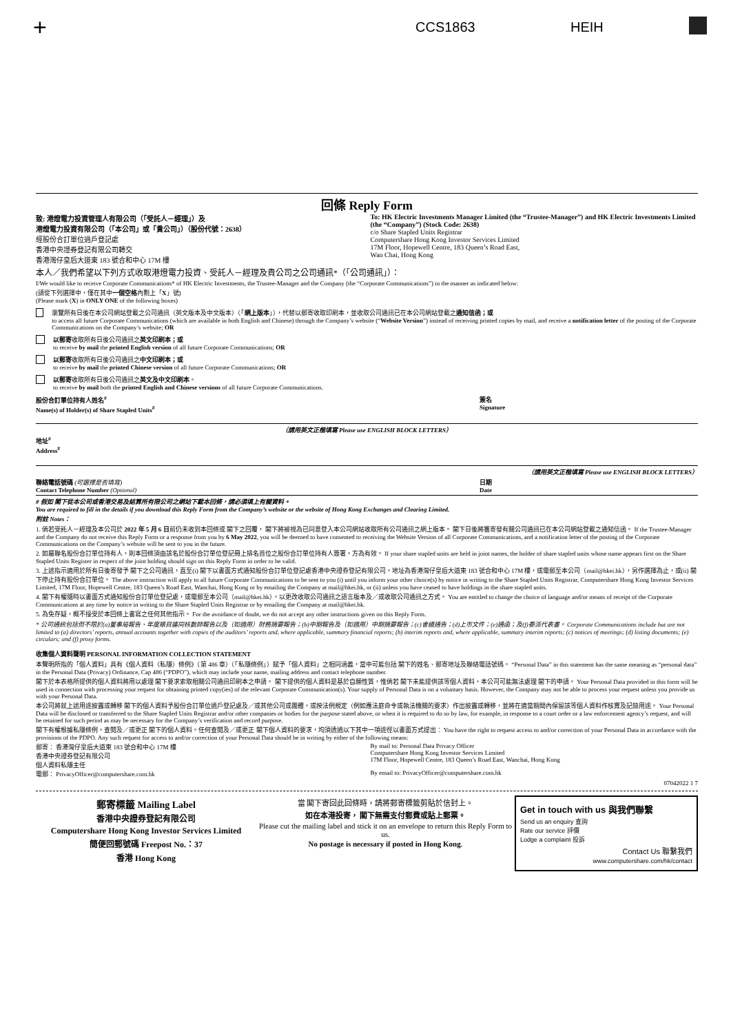+ CCS1863 HEIH
回條 Reply Form
致: 港燈電力投資管理人有限公司（「受託人－經理」）及
港燈電力投資有限公司（「本公司」或「貴公司」）（股份代號：2638）
經股份合訂單位過戶登記處
香港中央證券登記有限公司轉交
香港灣仔皇后大道東 183 號合和中心 17M 樓
To: HK Electric Investments Manager Limited (the “Trustee-Manager”) and HK Electric Investments Limited (the “Company”) (Stock Code: 2638)
c/o Share Stapled Units Registrar
Computershare Hong Kong Investor Services Limited
17M Floor, Hopewell Centre, 183 Queen’s Road East,
Wan Chai, Hong Kong
本人／我們希望以下列方式收取港燈電力投資、受託人－經理及貴公司之公司通訊*（「公司通訊」）：
I/We would like to receive Corporate Communications* of HK Electric Investments, the Trustee-Manager and the Company (the “Corporate Communications”) in the manner as indicated below:
(請從下列選擇中，僅在其中一個空格內劃上「X」號)
(Please mark (X) in ONLY ONE of the following boxes)
瀏覽所有日後在本公司網站登載之公司通訊（英文版本及中文版本）（「網上版本」），代替以郵寄收取印刷本，並收取公司通訊已在本公司網站登載之通知信函；或
to access all future Corporate Communications (which are available in both English and Chinese) through the Company’s website (“Website Version”) instead of receiving printed copies by mail, and receive a notification letter of the posting of the Corporate Communications on the Company’s website; OR
以郵寄收取所有日後公司通訊之英文印刷本；或
to receive by mail the printed English version of all future Corporate Communications; OR
以郵寄收取所有日後公司通訊之中文印刷本；或
to receive by mail the printed Chinese version of all future Corporate Communications; OR
以郵寄收取所有日後公司通訊之英文及中文印刷本。
to receive by mail both the printed English and Chinese versions of all future Corporate Communications.
股份合訂單位持有人姓名<sup>#</sup>
Name(s) of Holder(s) of Share Stapled Units<sup>#</sup>
簽名
Signature
（請用英文正楷填寫 Please use ENGLISH BLOCK LETTERS）
地址<sup>#</sup>
Address<sup>#</sup>
（請用英文正楷填寫 Please use ENGLISH BLOCK LETTERS）
聯絡電話號碼 (可選擇是否填寫)
Contact Telephone Number (Optional)
日期
Date
# 假如 閣下從本公司或香港交易及結算所有限公司之網站下載本回條，請必須填上有關資料。
You are required to fill in the details if you download this Reply Form from the Company’s website or the website of Hong Kong Exchanges and Clearing Limited.
附註 Notes：
1. 倘若受託人－經理及本公司於 2022 年 5 月 6 日前仍未收到本回條或 閣下之回覆， 閣下將被視為已同意登入本公司網站收取所有公司通訊之網上版本。 閣下日後將獲寄發有關公司通訊已在本公司網站登載之通知信函。 If the Trustee-Manager and the Company do not receive this Reply Form or a response from you by 6 May 2022, you will be deemed to have consented to receiving the Website Version of all Corporate Communications, and a notification letter of the posting of the Corporate Communications on the Company’s website will be sent to you in the future.
2. 如屬聯名股份合訂單位持有人，則本回條須由該名於股份合訂單位登記冊上排名首位之股份合訂單位持有人簽署，方為有效。 If your share stapled units are held in joint names, the holder of share stapled units whose name appears first on the Share Stapled Units Register in respect of the joint holding should sign on this Reply Form in order to be valid.
3. 上述指示適用於所有日後寄發予 閣下之公司通訊，直至(i) 閣下以書面方式通知股份合訂單位登記處香港中央證券登記有限公司，地址為香港灣仔皇后大道東 183 號合和中心 17M 樓，或電郵至本公司（mail@hkei.hk），另作選擇為止，或(ii) 閣下停止持有股份合訂單位。 The above instruction will apply to all future Corporate Communications to be sent to you (i) until you inform your other choice(s) by notice in writing to the Share Stapled Units Registrar, Computershare Hong Kong Investor Services Limited, 17M Floor, Hopewell Centre, 183 Queen’s Road East, Wanchai, Hong Kong or by emailing the Company at mail@hkei.hk, or (ii) unless you have ceased to have holdings in the share stapled units.
4. 閣下有權隨時以書面方式通知股份合訂單位登記處，或電郵至本公司（mail@hkei.hk），以更改收取公司通訊之語言版本及／或收取公司通訊之方式。 You are entitled to change the choice of language and/or means of receipt of the Corporate Communications at any time by notice in writing to the Share Stapled Units Registrar or by emailing the Company at mail@hkei.hk.
5. 為免存疑，概不接受於本回條上書寫之任何其他指示。 For the avoidance of doubt, we do not accept any other instructions given on this Reply Form.
* 公司通訊包括但不限於(a)董事局報告、年度賬目連同核數師報告以及（如適用）財務摘要報告；(b)中期報告及（如適用）中期摘要報告；(c)會議通告；(d)上市文件；(e)通函；及(f)委派代表書。 Corporate Communications include but are not limited to (a) directors’ reports, annual accounts together with copies of the auditors’ reports and, where applicable, summary financial reports; (b) interim reports and, where applicable, summary interim reports; (c) notices of meetings; (d) listing documents; (e) circulars; and (f) proxy forms.
收集個人資料聲明 PERSONAL INFORMATION COLLECTION STATEMENT
本聲明所指的「個人資料」具有《個人資料（私隱）條例》（第 486 章）（「私隱條例」）賦予「個人資料」之相同涵義，當中可能包括 閣下的姓名、郵寄地址及聯絡電話號碼。 “Personal Data” in this statement has the same meaning as “personal data” in the Personal Data (Privacy) Ordinance, Cap 486 (“PDPO”), which may include your name, mailing address and contact telephone number.
閣下於本表格所提供的個人資料將用以處理 閣下要求索取相關公司通訊印刷本之申請。 閣下提供的個人資料是基於自願性質，惟倘若 閣下未能提供該等個人資料，本公司可能無法處理 閣下的申請。 Your Personal Data provided in this form will be used in connection with processing your request for obtaining printed copy(ies) of the relevant Corporate Communication(s). Your supply of Personal Data is on a voluntary basis. However, the Company may not be able to process your request unless you provide us with your Personal Data.
本公司將就上述用途披露或轉移 閣下的個人資料予股份合訂單位過戶登記處及／或其他公司或團體，或按法例規定（例如應法庭命令或執法機關的要求）作出披露或轉移，並將在適當期間內保留該等個人資料作核實及記錄用途。 Your Personal Data will be disclosed or transferred to the Share Stapled Units Registrar and/or other companies or bodies for the purpose stated above, or when it is required to do so by law, for example, in response to a court order or a law enforcement agency’s request, and will be retained for such period as may be necessary for the Company’s verification and record purpose.
閣下有權根據私隱條例，查閱及／或更正 閣下的個人資料。任何查閱及／或更正 閣下個人資料的要求，均須透過以下其中一項途徑以書面方式提出： You have the right to request access to and/or correction of your Personal Data in accordance with the provisions of the PDPO. Any such request for access to and/or correction of your Personal Data should be in writing by either of the following means:
郵寄： 香港灣仔皇后大道東 183 號合和中心 17M 樓
香港中央證券登記有限公司
個人資料私隱主任
By mail to: Personal Data Privacy Officer
Computershare Hong Kong Investor Services Limited
17M Floor, Hopewell Centre, 183 Queen’s Road East, Wanchai, Hong Kong
電郵： PrivacyOfficer@computershare.com.hk
By email to: PrivacyOfficer@computershare.com.hk
07042022 1 7
郵寄標籤 Mailing Label
香港中央證券登記有限公司
Computershare Hong Kong Investor Services Limited
簡便回郵號碼 Freepost No.：37
香港 Hong Kong
當 閣下寄回此回條時，請將郵寄標籤剪貼於信封上。
如在本港投寄， 閣下無需支付郵費或貼上郵票。
Please cut the mailing label and stick it on an envelope to return this Reply Form to us.
No postage is necessary if posted in Hong Kong.
Get in touch with us 與我們聯繫
Send us an enquiry 查詢
Rate our service 評價
Lodge a complaint 投訴
Contact Us 聯繫我們
www.computershare.com/hk/contact